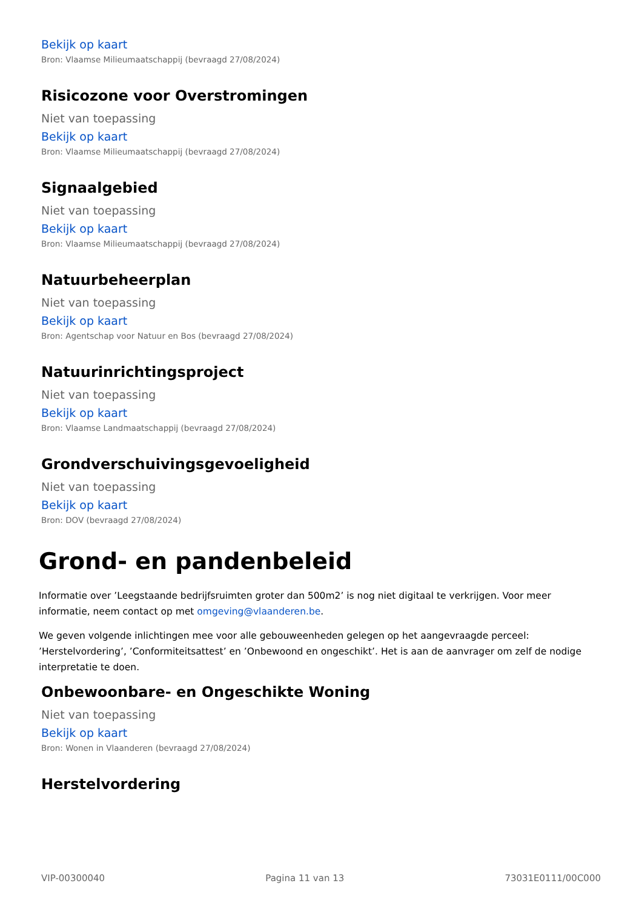Bekijk op kaart
Bron: Vlaamse Milieumaatschappij (bevraagd 27/08/2024)
Risicozone voor Overstromingen
Niet van toepassing
Bekijk op kaart
Bron: Vlaamse Milieumaatschappij (bevraagd 27/08/2024)
Signaalgebied
Niet van toepassing
Bekijk op kaart
Bron: Vlaamse Milieumaatschappij (bevraagd 27/08/2024)
Natuurbeheerplan
Niet van toepassing
Bekijk op kaart
Bron: Agentschap voor Natuur en Bos (bevraagd 27/08/2024)
Natuurinrichtingsproject
Niet van toepassing
Bekijk op kaart
Bron: Vlaamse Landmaatschappij (bevraagd 27/08/2024)
Grondverschuivingsgevoeligheid
Niet van toepassing
Bekijk op kaart
Bron: DOV (bevraagd 27/08/2024)
Grond- en pandenbeleid
Informatie over ’Leegstaande bedrijfsruimten groter dan 500m2’ is nog niet digitaal te verkrijgen. Voor meer informatie, neem contact op met omgeving@vlaanderen.be.
We geven volgende inlichtingen mee voor alle gebouweenheden gelegen op het aangevraagde perceel: ’Herstelvordering’, ’Conformiteitsattest’ en ’Onbewoond en ongeschikt’. Het is aan de aanvrager om zelf de nodige interpretatie te doen.
Onbewoonbare- en Ongeschikte Woning
Niet van toepassing
Bekijk op kaart
Bron: Wonen in Vlaanderen (bevraagd 27/08/2024)
Herstelvordering
VIP-00300040 Pagina 11 van 13 73031E0111/00C000